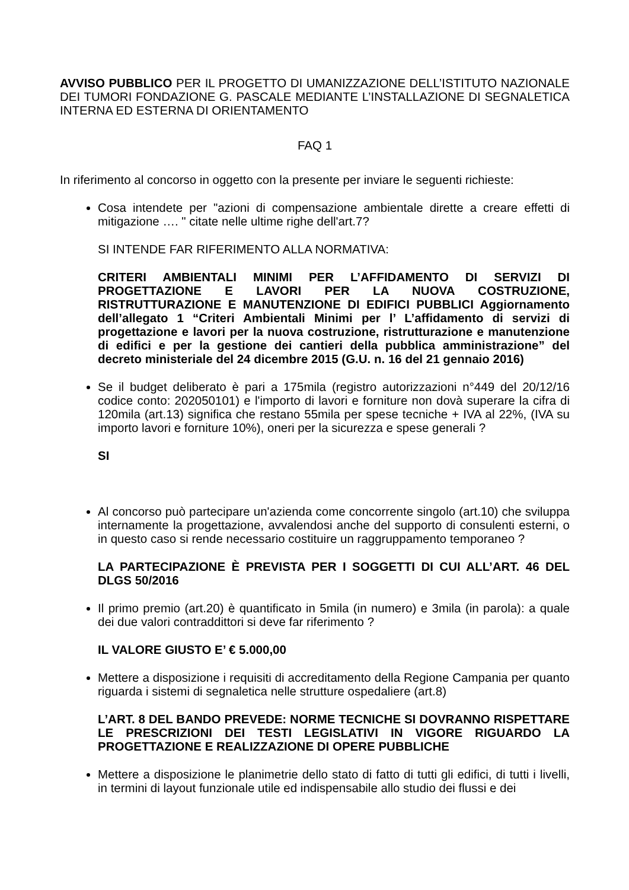AVVISO PUBBLICO PER IL PROGETTO DI UMANIZZAZIONE DELL’ISTITUTO NAZIONALE DEI TUMORI FONDAZIONE G. PASCALE MEDIANTE L’INSTALLAZIONE DI SEGNALETICA INTERNA ED ESTERNA DI ORIENTAMENTO
FAQ 1
In riferimento al concorso in oggetto con la presente per inviare le seguenti richieste:
Cosa intendete per "azioni di compensazione ambientale dirette a creare effetti di mitigazione …. " citate nelle ultime righe dell'art.7?
SI INTENDE FAR RIFERIMENTO ALLA NORMATIVA:
CRITERI AMBIENTALI MINIMI PER L’AFFIDAMENTO DI SERVIZI DI PROGETTAZIONE E LAVORI PER LA NUOVA COSTRUZIONE, RISTRUTTURAZIONE E MANUTENZIONE DI EDIFICI PUBBLICI Aggiornamento dell’allegato 1 “Criteri Ambientali Minimi per l’ L’affidamento di servizi di progettazione e lavori per la nuova costruzione, ristrutturazione e manutenzione di edifici e per la gestione dei cantieri della pubblica amministrazione” del decreto ministeriale del 24 dicembre 2015 (G.U. n. 16 del 21 gennaio 2016)
Se il budget deliberato è pari a 175mila (registro autorizzazioni n°449 del 20/12/16 codice conto: 202050101) e l'importo di lavori e forniture non dovà superare la cifra di 120mila (art.13) significa che restano 55mila per spese tecniche + IVA al 22%, (IVA su importo lavori e forniture 10%), oneri per la sicurezza e spese generali ?
SI
Al concorso può partecipare un'azienda come concorrente singolo (art.10) che sviluppa internamente la progettazione, avvalendosi anche del supporto di consulenti esterni, o in questo caso si rende necessario costituire un raggruppamento temporaneo ?
LA PARTECIPAZIONE È PREVISTA PER I SOGGETTI DI CUI ALL’ART. 46 DEL DLGS 50/2016
Il primo premio (art.20) è quantificato in 5mila (in numero) e 3mila (in parola): a quale dei due valori contraddittori si deve far riferimento ?
IL VALORE GIUSTO E’ € 5.000,00
Mettere a disposizione i requisiti di accreditamento della Regione Campania per quanto riguarda i sistemi di segnaletica nelle strutture ospedaliere (art.8)
L’ART. 8 DEL BANDO PREVEDE: NORME TECNICHE SI DOVRANNO RISPETTARE LE PRESCRIZIONI DEI TESTI LEGISLATIVI IN VIGORE RIGUARDO LA PROGETTAZIONE E REALIZZAZIONE DI OPERE PUBBLICHE
Mettere a disposizione le planimetrie dello stato di fatto di tutti gli edifici, di tutti i livelli, in termini di layout funzionale utile ed indispensabile allo studio dei flussi e dei